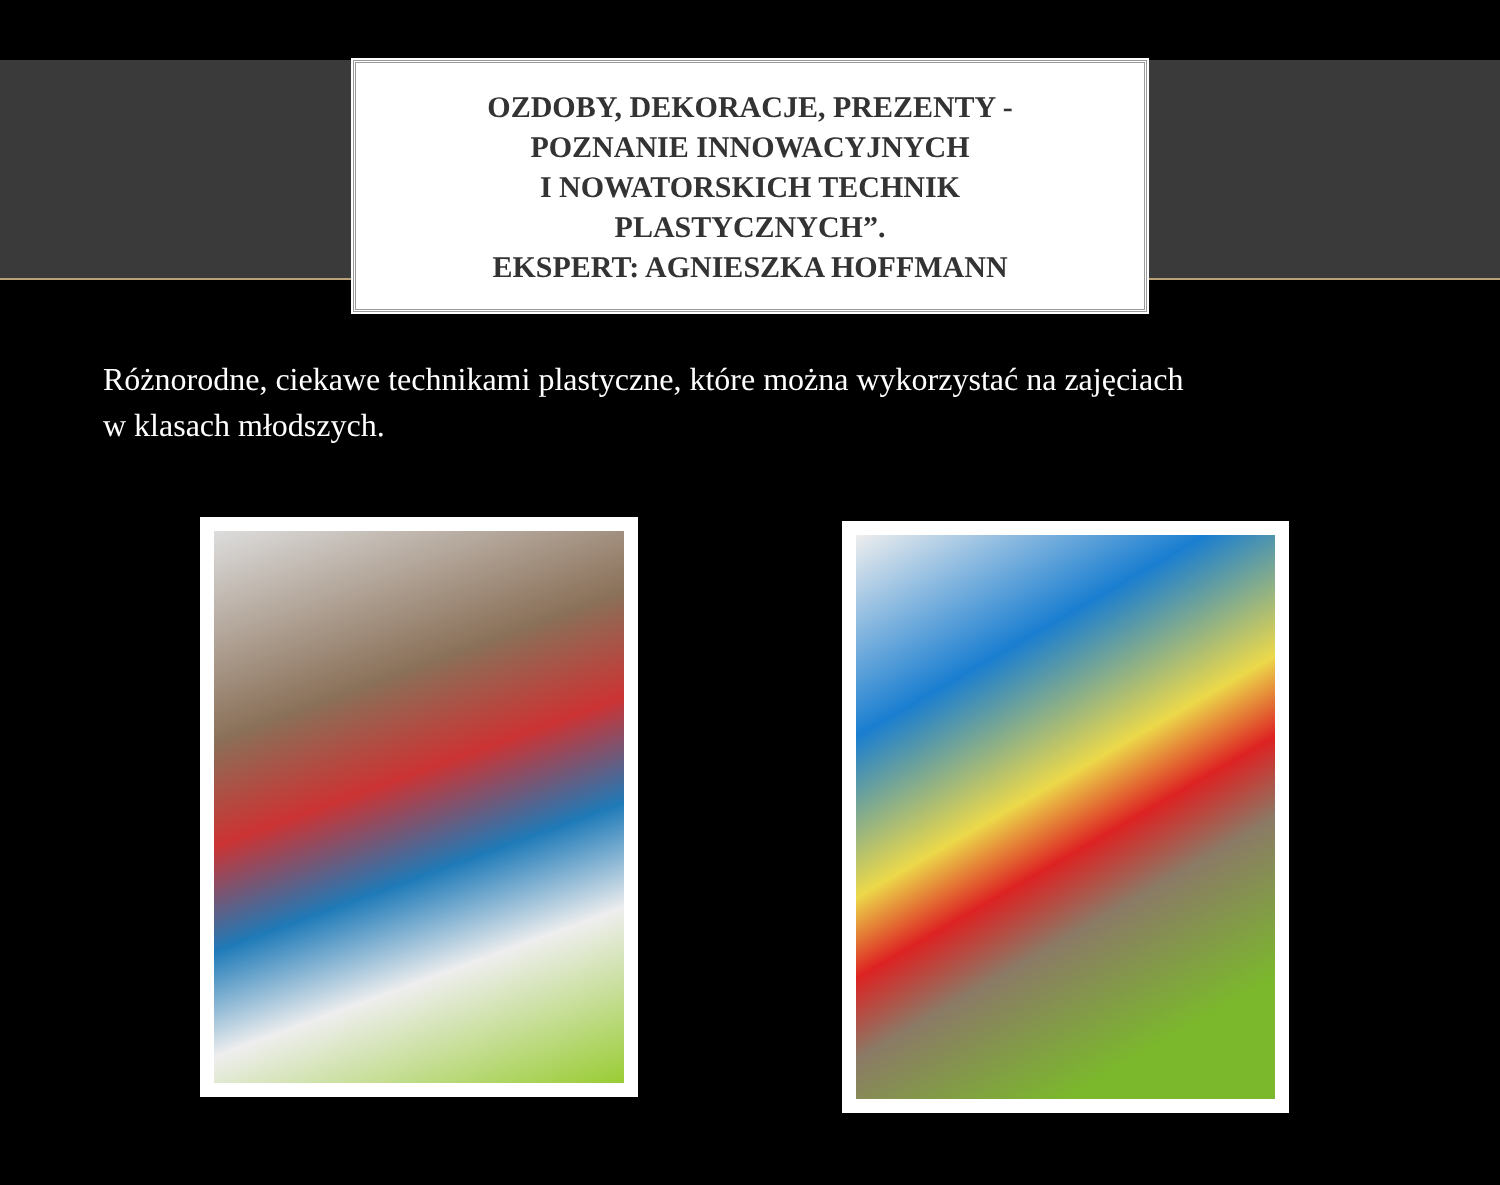OZDOBY, DEKORACJE, PREZENTY -
POZNANIE INNOWACYJNYCH
I NOWATORSKICH TECHNIK
PLASTYCZNYCH”.
EKSPERT: AGNIESZKA HOFFMANN
Różnorodne, ciekawe technikami plastyczne, które można wykorzystać na zajęciach w klasach młodszych.